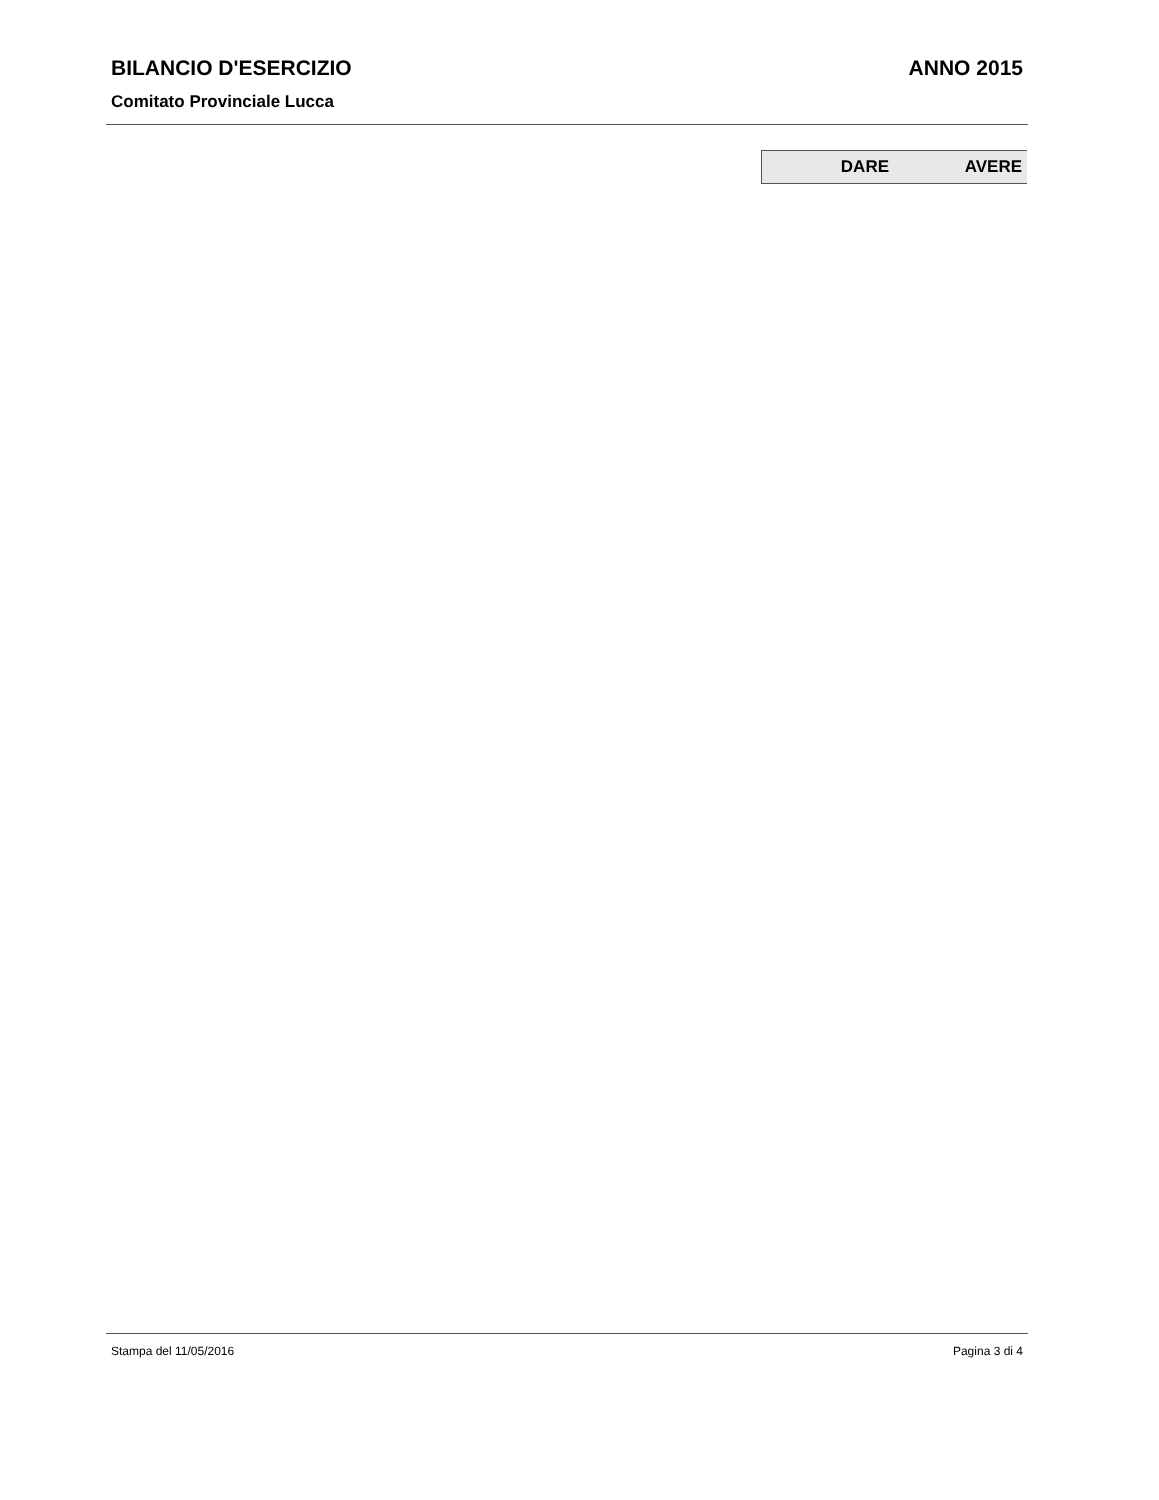BILANCIO D'ESERCIZIO ANNO 2015
Comitato Provinciale Lucca
| DARE | AVERE |
| --- | --- |
Stampa del 11/05/2016 Pagina 3 di 4